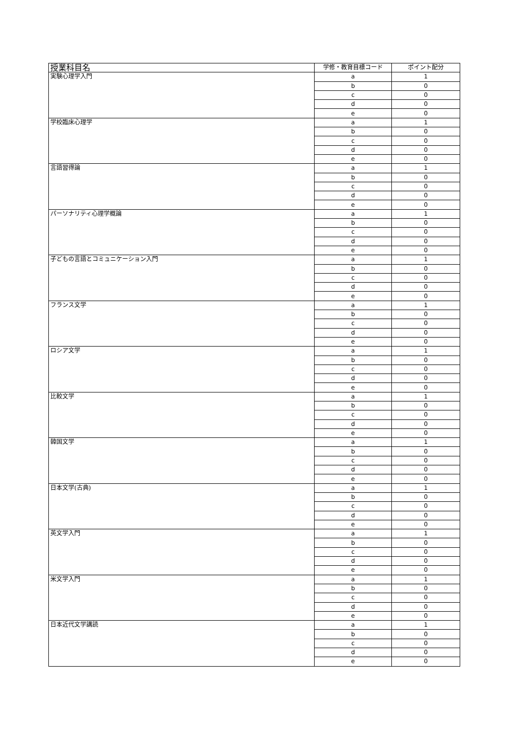| 授業科目名 | 学修・教育目標コード | ポイント配分 |
| --- | --- | --- |
| 実験心理学入門 | a | 1 |
| | b | 0 |
| | c | 0 |
| | d | 0 |
| | e | 0 |
| 学校臨床心理学 | a | 1 |
| | b | 0 |
| | c | 0 |
| | d | 0 |
| | e | 0 |
| 言語習得論 | a | 1 |
| | b | 0 |
| | c | 0 |
| | d | 0 |
| | e | 0 |
| パーソナリティ心理学概論 | a | 1 |
| | b | 0 |
| | c | 0 |
| | d | 0 |
| | e | 0 |
| 子どもの言語とコミュニケーション入門 | a | 1 |
| | b | 0 |
| | c | 0 |
| | d | 0 |
| | e | 0 |
| フランス文学 | a | 1 |
| | b | 0 |
| | c | 0 |
| | d | 0 |
| | e | 0 |
| ロシア文学 | a | 1 |
| | b | 0 |
| | c | 0 |
| | d | 0 |
| | e | 0 |
| 比較文学 | a | 1 |
| | b | 0 |
| | c | 0 |
| | d | 0 |
| | e | 0 |
| 韓国文学 | a | 1 |
| | b | 0 |
| | c | 0 |
| | d | 0 |
| | e | 0 |
| 日本文学(古典) | a | 1 |
| | b | 0 |
| | c | 0 |
| | d | 0 |
| | e | 0 |
| 英文学入門 | a | 1 |
| | b | 0 |
| | c | 0 |
| | d | 0 |
| | e | 0 |
| 米文学入門 | a | 1 |
| | b | 0 |
| | c | 0 |
| | d | 0 |
| | e | 0 |
| 日本近代文学講読 | a | 1 |
| | b | 0 |
| | c | 0 |
| | d | 0 |
| | e | 0 |